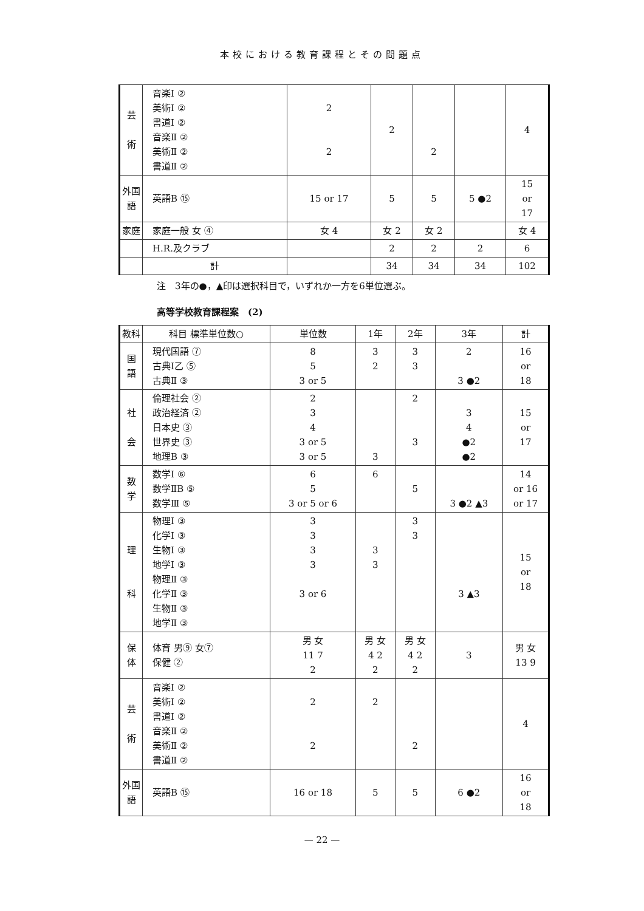本校における教育課程とその問題点
| 芸 術 | 音楽Ⅰ ② 美術Ⅰ ② 書道Ⅰ ② 音楽Ⅱ ② 美術Ⅱ ② 書道Ⅱ ② | 2 2 | 2 | 2 | | 4 |
| 外国語 | 英語B ⑮ | 15 or 17 | 5 | 5 | 5 ●2 | 15 or 17 |
| 家庭 | 家庭一般 女 ④ | 女 4 | 女 2 | 女 2 | | 女 4 |
| | H.R.及クラブ | | 2 | 2 | 2 | 6 |
| | 計 | | 34 | 34 | 34 | 102 |
注　3年の●，▲印は選択科目で，いずれか一方を6単位選ぶ。
高等学校教育課程案　(2)
| 教科 | 科目 標準単位数○ | 単位数 | 1年 | 2年 | 3年 | 計 |
| --- | --- | --- | --- | --- | --- | --- |
| 国 語 | 現代国語 ⑦ 古典Ⅰ乙 ⑤ 古典Ⅱ ③ | 8 5 3 or 5 | 3 2 | 3 3 | 2 3 ●2 | 16 or 18 |
| 社 会 | 倫理社会 ② 政治経済 ② 日本史 ③ 世界史 ③ 地理B ③ | 2 3 4 3 or 5 3 or 5 | 3 | 2 3 | 3 4 ●2 ●2 | 15 or 17 |
| 数 学 | 数学Ⅰ ⑥ 数学ⅡB ⑤ 数学Ⅲ ⑤ | 6 5 3 or 5 or 6 | 6 | 5 | 3 ●2 ▲3 | 14 or 16 or 17 |
| 理 科 | 物理Ⅰ ③ 化学Ⅰ ③ 生物Ⅰ ③ 地学Ⅰ ③ 物理Ⅱ ③ 化学Ⅱ ③ 生物Ⅱ ③ 地学Ⅱ ③ | 3 3 3 3 3 or 6 | 3 3 | 3 3 | 3 ▲3 | 15 or 18 |
| 保 体 | 体育 男⑨ 女⑦ 保健 ② | 男 女 11 7 2 | 男 女 4 2 2 | 男 女 4 2 2 | 3 | 男 女 13 9 |
| 芸 術 | 音楽Ⅰ ② 美術Ⅰ ② 書道Ⅰ ② 音楽Ⅱ ② 美術Ⅱ ② 書道Ⅱ ② | 2 2 | 2 | 2 | | 4 |
| 外国語 | 英語B ⑮ | 16 or 18 | 5 | 5 | 6 ●2 | 16 or 18 |
— 22 —